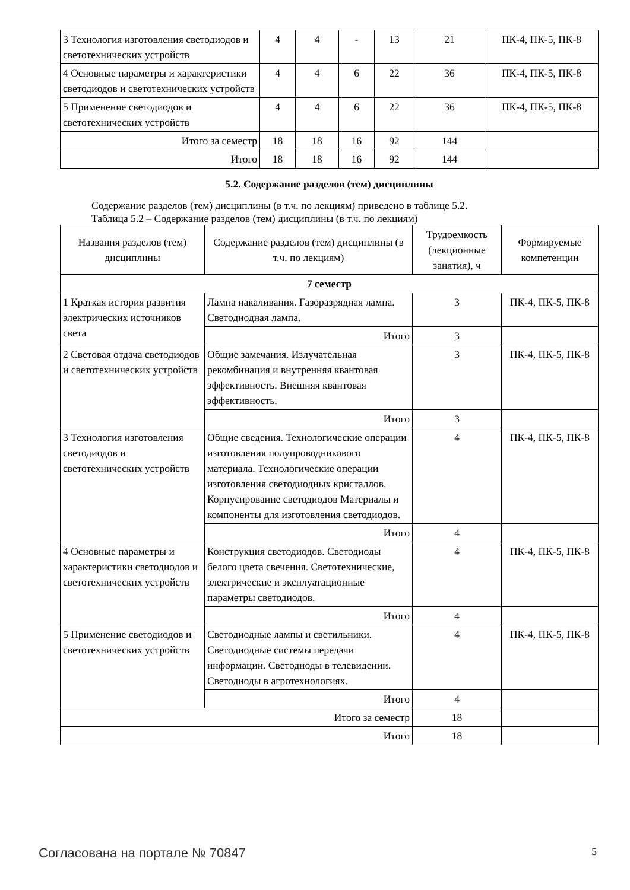| 3 Технология изготовления светодиодов и светотехнических устройств | 4 | 4 | - | 13 | 21 | ПК-4, ПК-5, ПК-8 |
| 4 Основные параметры и характеристики светодиодов и светотехнических устройств | 4 | 4 | 6 | 22 | 36 | ПК-4, ПК-5, ПК-8 |
| 5 Применение светодиодов и светотехнических устройств | 4 | 4 | 6 | 22 | 36 | ПК-4, ПК-5, ПК-8 |
| Итого за семестр | 18 | 18 | 16 | 92 | 144 | |
| Итого | 18 | 18 | 16 | 92 | 144 | |
5.2. Содержание разделов (тем) дисциплины
Содержание разделов (тем) дисциплины (в т.ч. по лекциям) приведено в таблице 5.2.
Таблица 5.2 – Содержание разделов (тем) дисциплины (в т.ч. по лекциям)
| Названия разделов (тем) дисциплины | Содержание разделов (тем) дисциплины (в т.ч. по лекциям) | Трудоемкость (лекционные занятия), ч | Формируемые компетенции |
| --- | --- | --- | --- |
| 7 семестр | | | |
| 1 Краткая история развития электрических источников света | Лампа накаливания. Газоразрядная лампа. Светодиодная лампа. | 3 | ПК-4, ПК-5, ПК-8 |
| | Итого | 3 | |
| 2 Световая отдача светодиодов и светотехнических устройств | Общие замечания. Излучательная рекомбинация и внутренняя квантовая эффективность. Внешняя квантовая эффективность. | 3 | ПК-4, ПК-5, ПК-8 |
| | Итого | 3 | |
| 3 Технология изготовления светодиодов и светотехнических устройств | Общие сведения. Технологические операции изготовления полупроводникового материала. Технологические операции изготовления светодиодных кристаллов. Корпусирование светодиодов Материалы и компоненты для изготовления светодиодов. | 4 | ПК-4, ПК-5, ПК-8 |
| | Итого | 4 | |
| 4 Основные параметры и характеристики светодиодов и светотехнических устройств | Конструкция светодиодов. Светодиоды белого цвета свечения. Светотехнические, электрические и эксплуатационные параметры светодиодов. | 4 | ПК-4, ПК-5, ПК-8 |
| | Итого | 4 | |
| 5 Применение светодиодов и светотехнических устройств | Светодиодные лампы и светильники. Светодиодные системы передачи информации. Светодиоды в телевидении. Светодиоды в агротехнологиях. | 4 | ПК-4, ПК-5, ПК-8 |
| | Итого | 4 | |
| Итого за семестр | | 18 | |
| Итого | | 18 | |
Согласована на портале № 70847 5